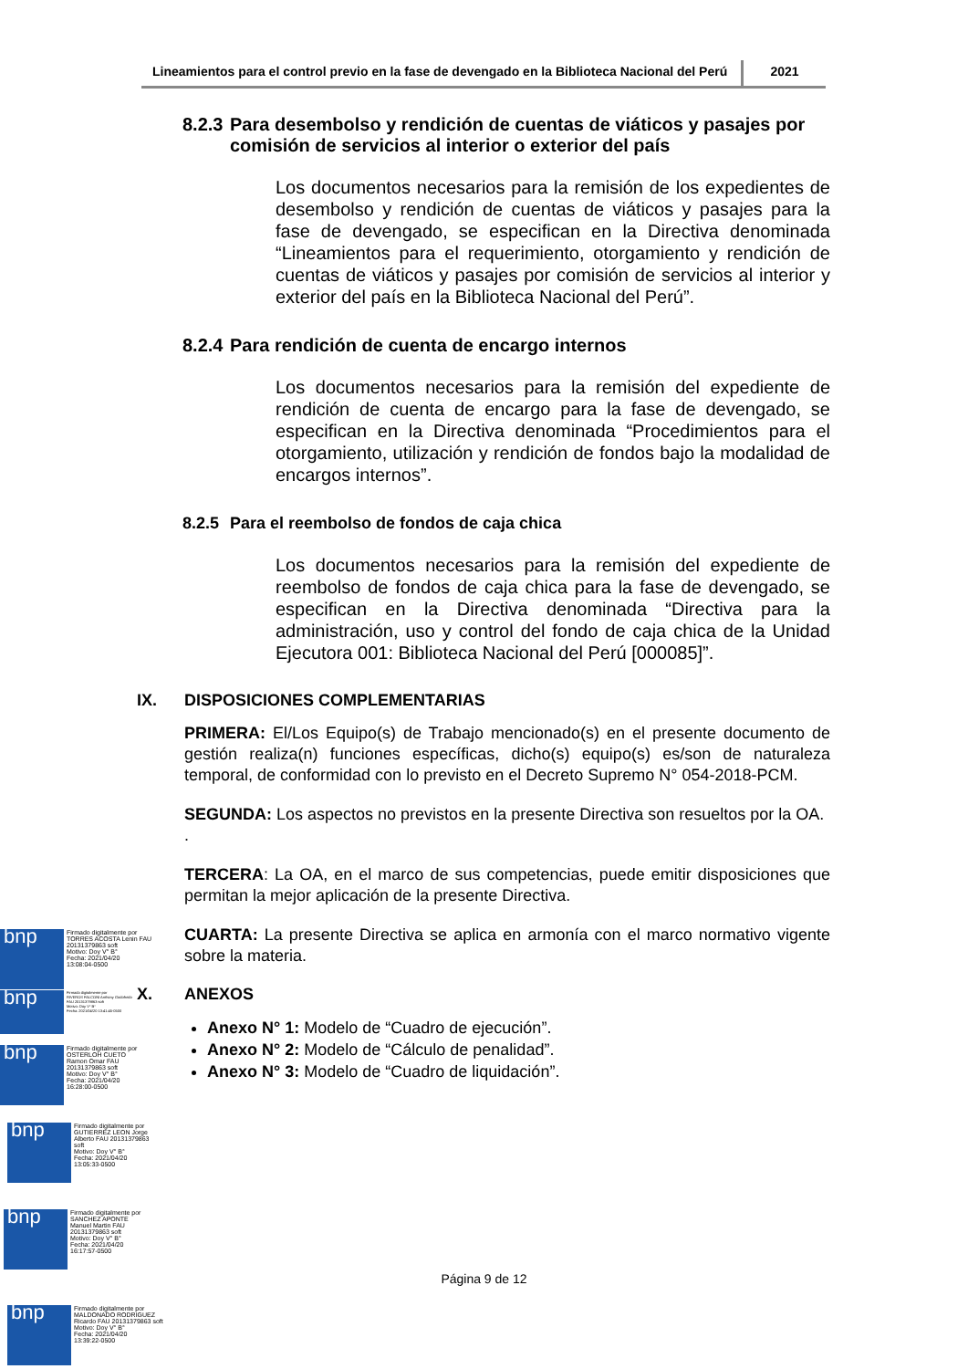Lineamientos para el control previo en la fase de devengado en la Biblioteca Nacional del Perú
2021
8.2.3 Para desembolso y rendición de cuentas de viáticos y pasajes por comisión de servicios al interior o exterior del país
Los documentos necesarios para la remisión de los expedientes de desembolso y rendición de cuentas de viáticos y pasajes para la fase de devengado, se especifican en la Directiva denominada “Lineamientos para el requerimiento, otorgamiento y rendición de cuentas de viáticos y pasajes por comisión de servicios al interior y exterior del país en la Biblioteca Nacional del Perú”.
8.2.4 Para rendición de cuenta de encargo internos
Los documentos necesarios para la remisión del expediente de rendición de cuenta de encargo para la fase de devengado, se especifican en la Directiva denominada “Procedimientos para el otorgamiento, utilización y rendición de fondos bajo la modalidad de encargos internos”.
8.2.5 Para el reembolso de fondos de caja chica
Los documentos necesarios para la remisión del expediente de reembolso de fondos de caja chica para la fase de devengado, se especifican en la Directiva denominada “Directiva para la administración, uso y control del fondo de caja chica de la Unidad Ejecutora 001: Biblioteca Nacional del Perú [000085]”.
IX. DISPOSICIONES COMPLEMENTARIAS
PRIMERA: El/Los Equipo(s) de Trabajo mencionado(s) en el presente documento de gestión realiza(n) funciones específicas, dicho(s) equipo(s) es/son de naturaleza temporal, de conformidad con lo previsto en el Decreto Supremo N° 054-2018-PCM.
SEGUNDA: Los aspectos no previstos en la presente Directiva son resueltos por la OA.
.
TERCERA: La OA, en el marco de sus competencias, puede emitir disposiciones que permitan la mejor aplicación de la presente Directiva.
CUARTA: La presente Directiva se aplica en armonía con el marco normativo vigente sobre la materia.
X. ANEXOS
Anexo N° 1: Modelo de “Cuadro de ejecución”.
Anexo N° 2: Modelo de “Cálculo de penalidad”.
Anexo N° 3: Modelo de “Cuadro de liquidación”.
Página 9 de 12
bnp
Firmado digitalmente por
TORRES ACOSTA Lenin FAU
20131379863 soft
Motivo: Doy V° B°
Fecha: 2021/04/20
13:08:04-0500
bnp
Firmado digitalmente por
RIVEROS FALCONI Anthony Godofredo
FAU 20131379863 soft
Motivo: Doy V° B°
Fecha: 2021/04/20 13:41:45-0500
bnp
Firmado digitalmente por
OSTERLOH CUETO
Ramon Omar FAU
20131379863 soft
Motivo: Doy V° B°
Fecha: 2021/04/20
16:28:00-0500
bnp
Firmado digitalmente por
GUTIERREZ LEON Jorge
Alberto FAU 20131379863
soft
Motivo: Doy V° B°
Fecha: 2021/04/20
13:05:33-0500
bnp
Firmado digitalmente por
SANCHEZ APONTE
Manuel Martin FAU
20131379863 soft
Motivo: Doy V° B°
Fecha: 2021/04/20
16:17:57-0500
bnp
Firmado digitalmente por
MALDONADO RODRIGUEZ
Ricardo FAU 20131379863 soft
Motivo: Doy V° B°
Fecha: 2021/04/20
13:39:22-0500